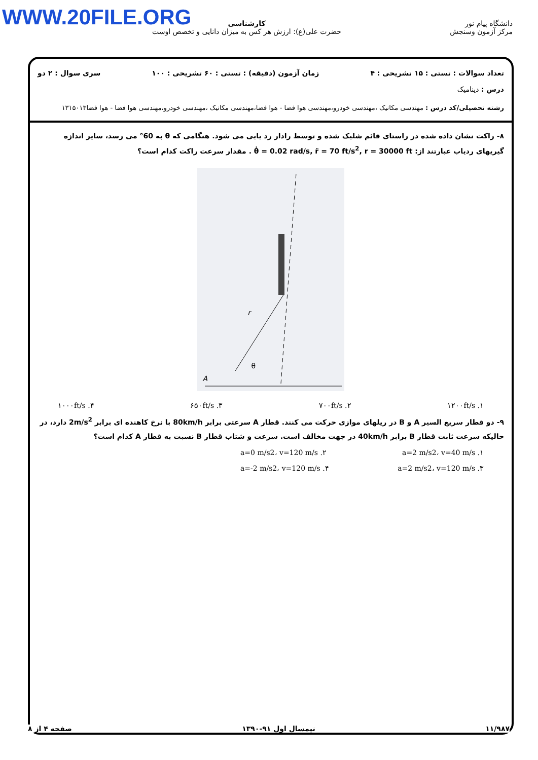WWW.20FILE.ORG
دانشگاه پیام نور
مرکز آزمون وسنجش
کارشناسی
حضرت علی(ع): ارزش هر کس به میزان دانایی و تخصص اوست
تعداد سوالات : تستی : ۱۵ تشریحی : ۴ زمان آزمون (دقیقه) : تستی : ۶۰ تشریحی : ۱۰۰ سری سوال : ۲ دو
درس : دینامیک
رشته تحصیلی/کد درس : مهندسی مکانیک ،مهندسی خودرو،مهندسی هوا فضا - هوا فضا،مهندسی مکانیک ،مهندسی خودرو،مهندسی هوا فضا - هوا فضا۱۳۱۵۰۱۳
۸- راکت نشان داده شده در راستای قائم شلیک شده و توسط رادار رد یابی می شود. هنگامی که θ به 60° می رسد، سایر اندازه گیریهای ردیاب عبارتند از: θ̇ = 0.02 rad/s, r̈ = 70 ft/s<sup>2</sup>, r = 30000 ft . مقدار سرعت راکت کدام است؟
r
θ
A
۱. ۱۲۰۰ft/s ۲. ۷۰۰ft/s ۳. ۶۵۰ft/s ۴. ۱۰۰۰ft/s
۹- دو قطار سریع السیر A و B در ریلهای موازی حرکت می کنند. قطار A سرعتی برابر 80km/h با نرخ کاهنده ای برابر 2m/s<sup>2</sup> دارد، در حالیکه سرعت ثابت قطار B برابر 40km/h در جهت مخالف است. سرعت و شتاب قطار B نسبت به قطار A کدام است؟
۱. a=2 m/s2، v=40 m/s ۲. a=0 m/s2، v=120 m/s
۳. a=2 m/s2، v=120 m/s ۴. a=-2 m/s2، v=120 m/s
۱۱/۹۸۷ نیمسال اول ۹۱-۱۳۹۰ صفحه ۴ از ۸